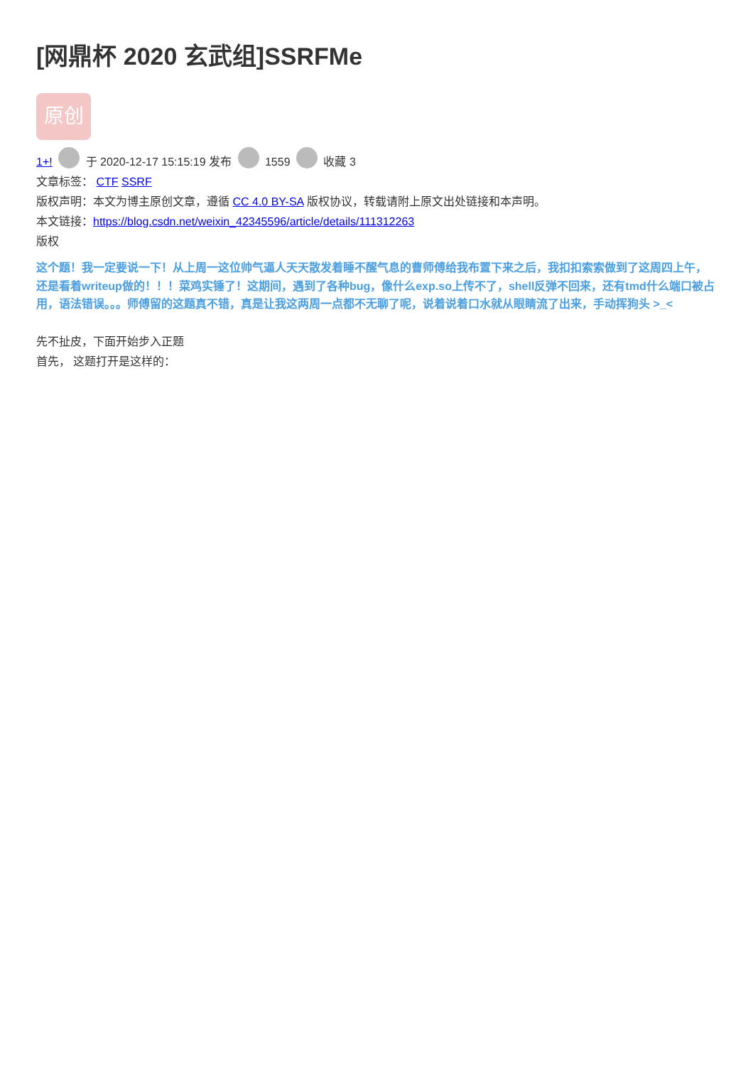[网鼎杯 2020 玄武组]SSRFMe
原创
1+! 于 2020-12-17 15:15:19 发布 1559 收藏 3
文章标签： CTF SSRF
版权声明：本文为博主原创文章，遵循 CC 4.0 BY-SA 版权协议，转载请附上原文出处链接和本声明。
本文链接：https://blog.csdn.net/weixin_42345596/article/details/111312263
版权
这个题！我一定要说一下！从上周一这位帅气逼人天天散发着睡不醒气息的曹师傅给我布置下来之后，我扣扣索索做到了这周四上午，还是看着writeup做的！！！菜鸡实锤了！这期间，遇到了各种bug，像什么exp.so上传不了，shell反弹不回来，还有tmd什么端口被占用，语法错误。。。师傅留的这题真不错，真是让我这两周一点都不无聊了呢，说着说着口水就从眼睛流了出来，手动挥狗头 >_<
先不扯皮，下面开始步入正题
首先， 这题打开是这样的：